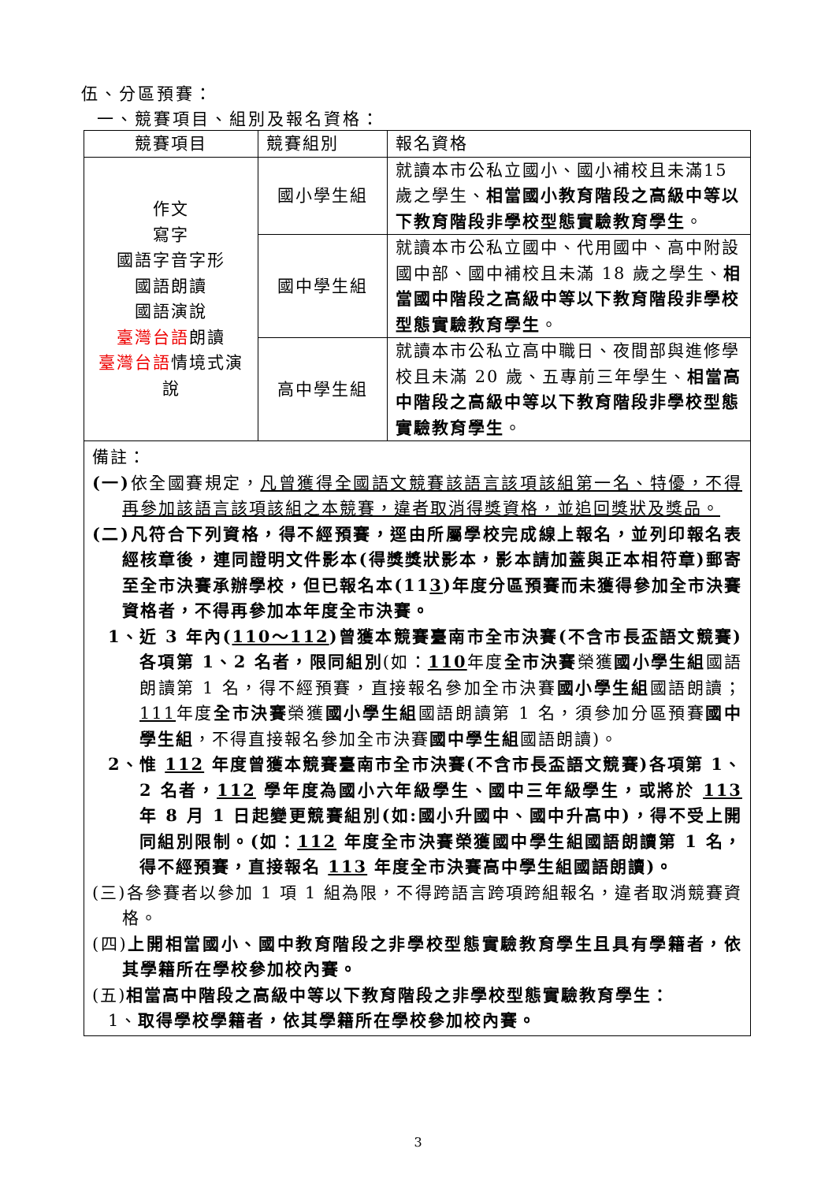伍、分區預賽：
一、競賽項目、組別及報名資格：
| 競賽項目 | 競賽組別 | 報名資格 |
| --- | --- | --- |
| 作文 寫字 國語字音字形 國語朗讀 國語演說 臺灣台語 朗讀 臺灣台語 情境式演說 | 國小學生組 | 就讀本市公私立國小、國小補校且未滿15 歲之學生、 相當國小教育階段之高級中等以下教育階段非學校型態實驗教育學生 。 |
| | 國中學生組 | 就讀本市公私立國中、代用國中、高中附設國中部、國中補校且未滿 18 歲之學生、 相當國中階段之高級中等以下教育階段非學校型態實驗教育學生 。 |
| | 高中學生組 | 就讀本市公私立高中職日、夜間部與進修學校且未滿 20 歲、五專前三年學生、 相當高中階段之高級中等以下教育階段非學校型態實驗教育學生 。 |
| 備註： (一) 依全國賽規定， 凡曾獲得全國語文競賽該語言該項該組第一名、特優，不得再參加該語言該項該組之本競賽，違者取消得獎資格，並追回獎狀及獎品。 (二)凡符合下列資格，得不經預賽，逕由所屬學校完成線上報名，並列印報名表經核章後，連同證明文件影本(得獎獎狀影本，影本請加蓋與正本相符章)郵寄至全市決賽承辦學校，但已報名本(11 3 )年度分區預賽而未獲得參加全市決賽資格者，不得再參加本年度全市決賽。 1、近 3 年內( 110～112 )曾獲本競賽臺南市全市決賽(不含市長盃語文競賽)各項第 1、2 名者，限同組別 (如： 110 年度 全市決賽 榮獲 國小學生組 國語朗讀第 1 名，得不經預賽，直接報名參加全市決賽 國小學生組 國語朗讀； 111 年度 全市決賽 榮獲 國小學生組 國語朗讀第 1 名，須參加分區預賽 國中學生組 ，不得直接報名參加全市決賽 國中學生組 國語朗讀)。 2、惟 112 年度曾獲本競賽臺南市全市決賽(不含市長盃語文競賽)各項第 1、2 名者， 112 學年度為國小六年級學生、國中三年級學生，或將於 113 年 8 月 1 日起變更競賽組別(如:國小升國中、國中升高中)，得不受上開同組別限制。(如： 112 年度全市決賽榮獲國中學生組國語朗讀第 1 名，得不經預賽，直接報名 113 年度全市決賽高中學生組國語朗讀)。 (三)各參賽者以參加 1 項 1 組為限，不得跨語言跨項跨組報名，違者取消競賽資格。 (四) 上開相當國小、國中教育階段之非學校型態實驗教育學生且具有學籍者，依其學籍所在學校參加校內賽。 (五) 相當高中階段之高級中等以下教育階段之非學校型態實驗教育學生： 1、 取得學校學籍者，依其學籍所在學校參加校內賽。 | | |
3